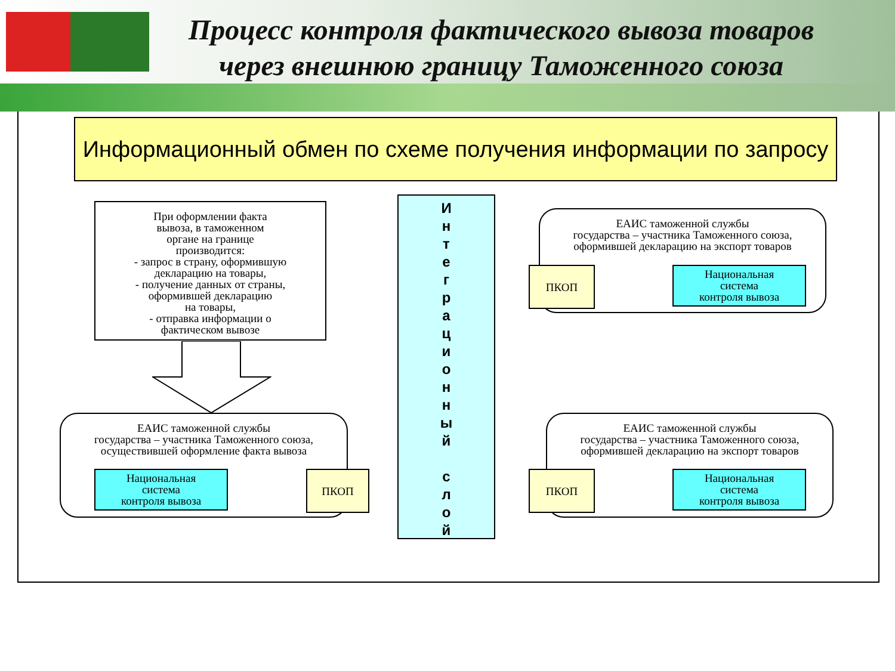Процесс контроля фактического вывоза товаров через внешнюю границу Таможенного союза
Информационный обмен по схеме получения информации по запросу
При оформлении факта
вывоза, в таможенном
органе на границе
производится:
- запрос в страну, оформившую
декларацию на товары,
- получение данных от страны,
оформившей декларацию
на товары,
- отправка информации о
фактическом вывозе
И
н
т
е
г
р
а
ц
и
о
н
н
ы
й
с
л
о
й
ЕАИС таможенной службы
государства – участника Таможенного союза,
оформившей декларацию на экспорт товаров
ПКОП
Национальная
система
контроля вывоза
ЕАИС таможенной службы
государства – участника Таможенного союза,
осуществившей оформление факта вывоза
Национальная
система
контроля вывоза
ПКОП
ЕАИС таможенной службы
государства – участника Таможенного союза,
оформившей декларацию на экспорт товаров
ПКОП
Национальная
система
контроля вывоза